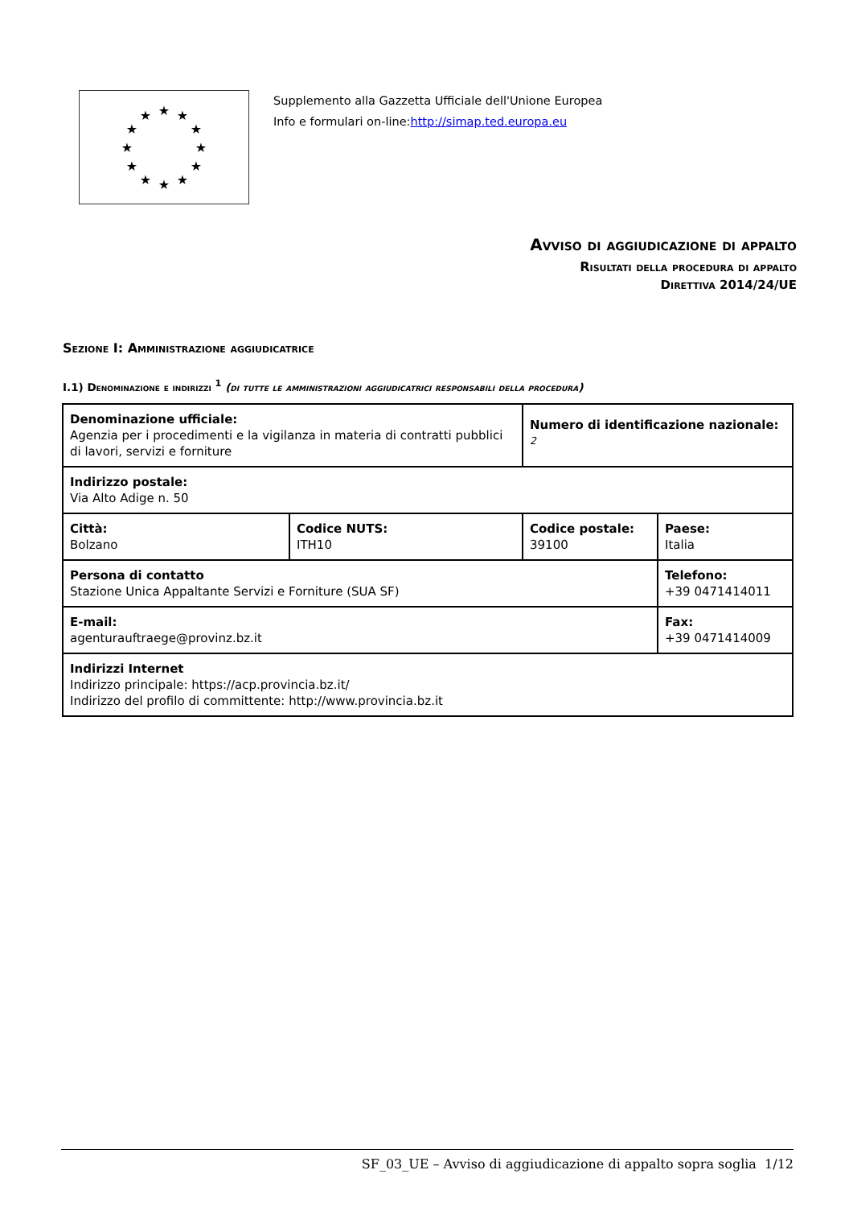★
★
★
★
★
★
★
★
★
★
★
★
Supplemento alla Gazzetta Ufficiale dell'Unione Europea
Info e formulari on-line:http://simap.ted.europa.eu
Avviso di aggiudicazione di appalto
Risultati della procedura di appalto
Direttiva 2014/24/UE
Sezione I: Amministrazione aggiudicatrice
I.1) Denominazione e indirizzi <sup>1</sup> (di tutte le amministrazioni aggiudicatrici responsabili della procedura)
| Denominazione ufficiale: Agenzia per i procedimenti e la vigilanza in materia di contratti pubblici di lavori, servizi e forniture | | Numero di identificazione nazionale: <sup>2</sup> | |
| Indirizzo postale: Via Alto Adige n. 50 | | | |
| Città: Bolzano | Codice NUTS: ITH10 | Codice postale: 39100 | Paese: Italia |
| Persona di contatto Stazione Unica Appaltante Servizi e Forniture (SUA SF) | | | Telefono: +39 0471414011 |
| E-mail: agenturauftraege@provinz.bz.it | | | Fax: +39 0471414009 |
| Indirizzi Internet Indirizzo principale: https://acp.provincia.bz.it/ Indirizzo del profilo di committente: http://www.provincia.bz.it | | | |
SF_03_UE – Avviso di aggiudicazione di appalto sopra soglia 1/12